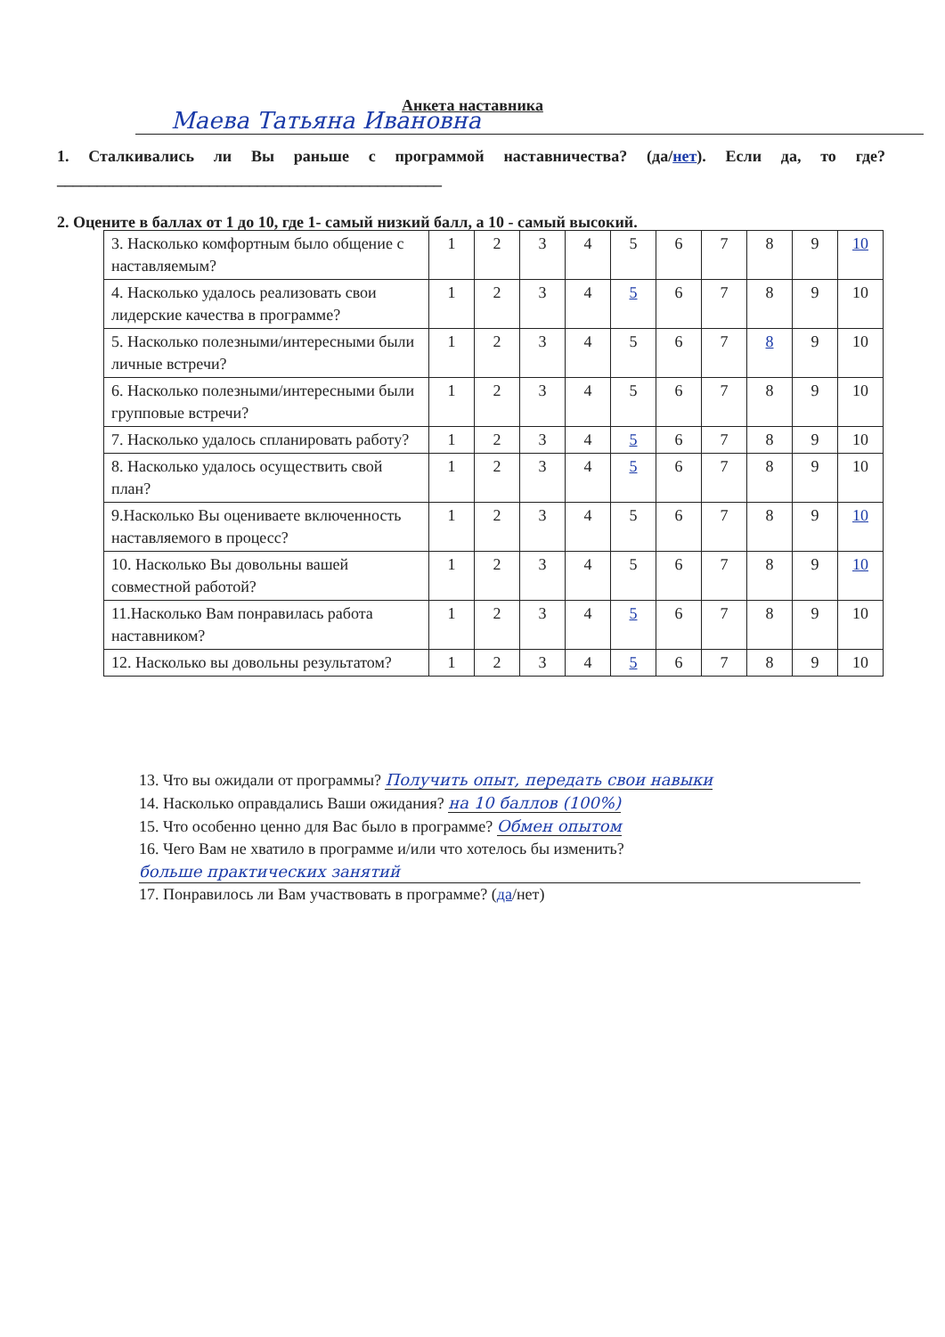Анкета наставника
Маева Татьяна Ивановна
1. Сталкивались ли Вы раньше с программой наставничества? (да/нет). Если да, то где?________________________________________________
2. Оцените в баллах от 1 до 10, где 1- самый низкий балл, а 10 - самый высокий.
| 3. Насколько комфортным было общение с наставляемым? | 1 | 2 | 3 | 4 | 5 | 6 | 7 | 8 | 9 | 10 |
| 4. Насколько удалось реализовать свои лидерские качества в программе? | 1 | 2 | 3 | 4 | 5 | 6 | 7 | 8 | 9 | 10 |
| 5. Насколько полезными/интересными были личные встречи? | 1 | 2 | 3 | 4 | 5 | 6 | 7 | 8 | 9 | 10 |
| 6. Насколько полезными/интересными были групповые встречи? | 1 | 2 | 3 | 4 | 5 | 6 | 7 | 8 | 9 | 10 |
| 7. Насколько удалось спланировать работу? | 1 | 2 | 3 | 4 | 5 | 6 | 7 | 8 | 9 | 10 |
| 8. Насколько удалось осуществить свой план? | 1 | 2 | 3 | 4 | 5 | 6 | 7 | 8 | 9 | 10 |
| 9.Насколько Вы оцениваете включенность наставляемого в процесс? | 1 | 2 | 3 | 4 | 5 | 6 | 7 | 8 | 9 | 10 |
| 10. Насколько Вы довольны вашей совместной работой? | 1 | 2 | 3 | 4 | 5 | 6 | 7 | 8 | 9 | 10 |
| 11.Насколько Вам понравилась работа наставником? | 1 | 2 | 3 | 4 | 5 | 6 | 7 | 8 | 9 | 10 |
| 12. Насколько вы довольны результатом? | 1 | 2 | 3 | 4 | 5 | 6 | 7 | 8 | 9 | 10 |
13. Что вы ожидали от программы? Получить опыт, передать свои навыки
14. Насколько оправдались Ваши ожидания? на 10 баллов (100%)
15. Что особенно ценно для Вас было в программе? Обмен опытом
16. Чего Вам не хватило в программе и/или что хотелось бы изменить?
больше практических занятий
17. Понравилось ли Вам участвовать в программе? (да/нет)